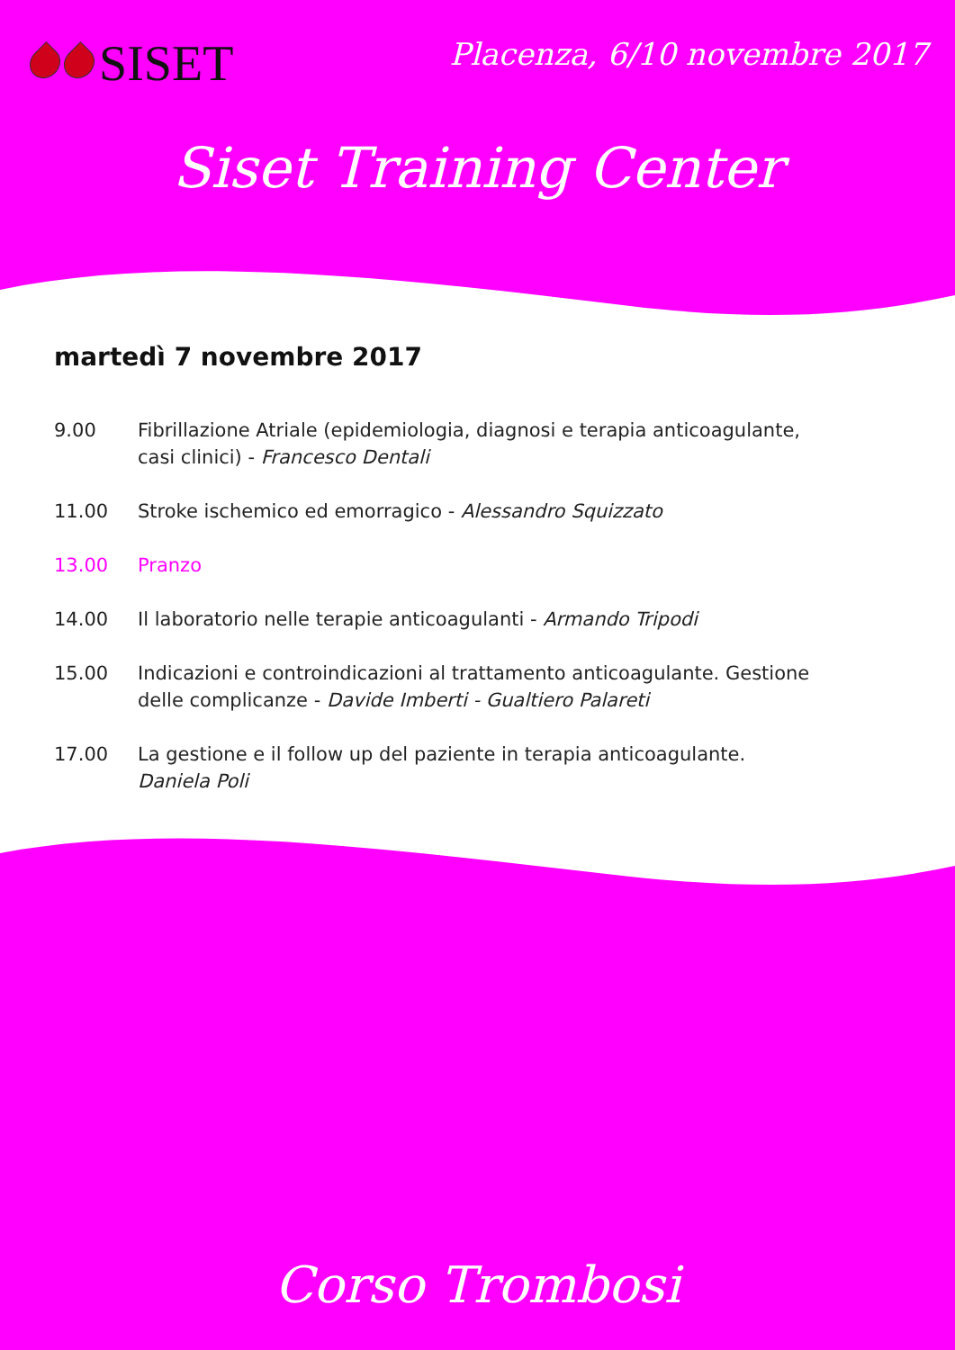SISET Placenza, 6/10 novembre 2017
Siset Training Center
martedì 7 novembre 2017
9.00 Fibrillazione Atriale (epidemiologia, diagnosi e terapia anticoagulante,
casi clinici) - Francesco Dentali
11.00 Stroke ischemico ed emorragico - Alessandro Squizzato
13.00 Pranzo
14.00 Il laboratorio nelle terapie anticoagulanti - Armando Tripodi
15.00 Indicazioni e controindicazioni al trattamento anticoagulante. Gestione
delle complicanze - Davide Imberti - Gualtiero Palareti
17.00 La gestione e il follow up del paziente in terapia anticoagulante.
Daniela Poli
Corso Trombosi